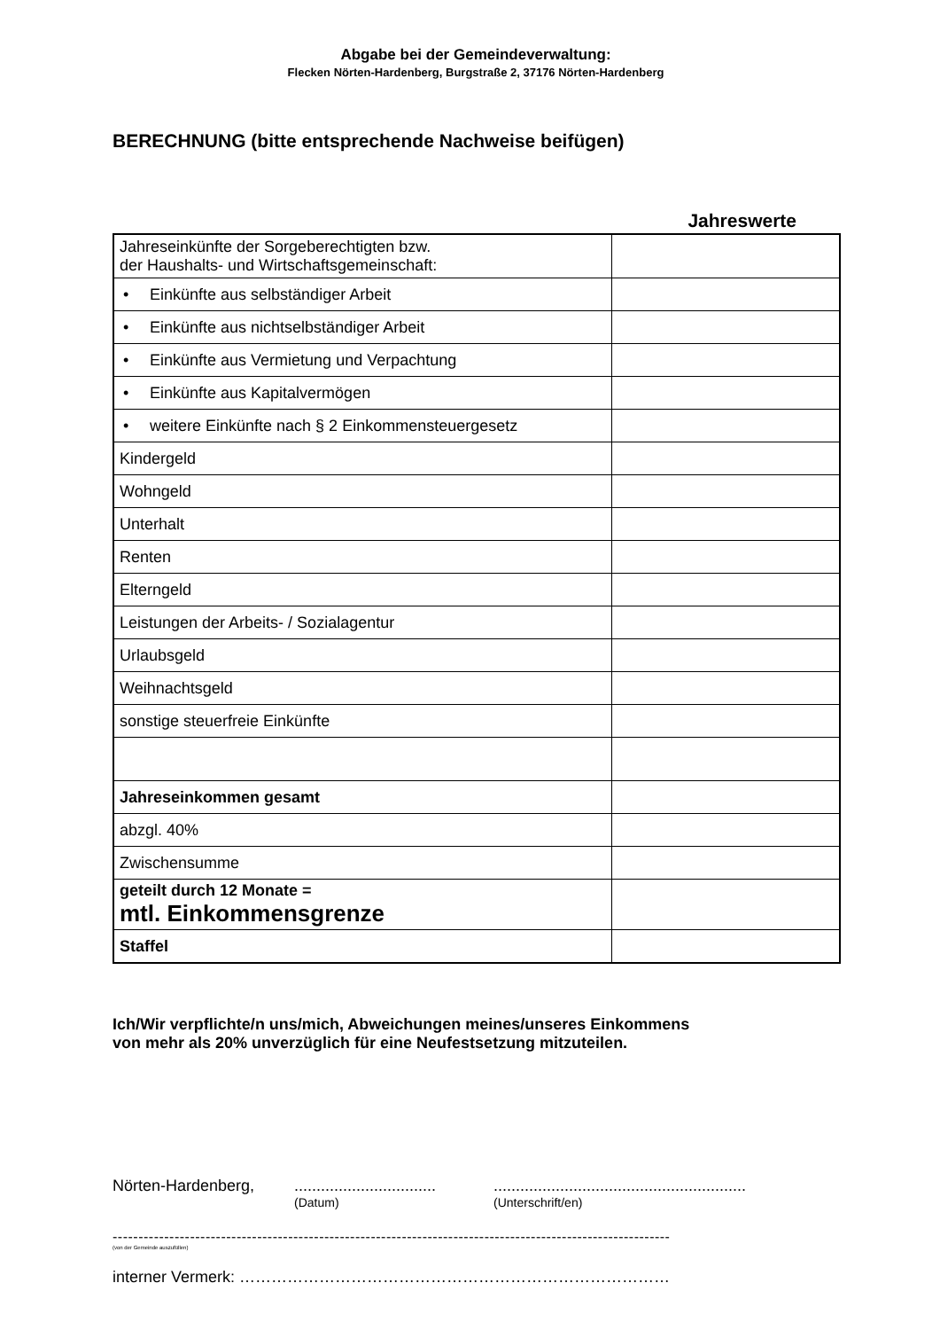Abgabe bei der Gemeindeverwaltung:
Flecken Nörten-Hardenberg, Burgstraße 2, 37176 Nörten-Hardenberg
BERECHNUNG (bitte entsprechende Nachweise beifügen)
Jahreswerte
| Jahreseinkünfte der Sorgeberechtigten bzw. der Haushalts- und Wirtschaftsgemeinschaft: | |
| • Einkünfte aus selbständiger Arbeit | |
| • Einkünfte aus nichtselbständiger Arbeit | |
| • Einkünfte aus Vermietung und Verpachtung | |
| • Einkünfte aus Kapitalvermögen | |
| • weitere Einkünfte nach § 2 Einkommensteuergesetz | |
| Kindergeld | |
| Wohngeld | |
| Unterhalt | |
| Renten | |
| Elterngeld | |
| Leistungen der Arbeits- / Sozialagentur | |
| Urlaubsgeld | |
| Weihnachtsgeld | |
| sonstige steuerfreie Einkünfte | |
| Jahreseinkommen gesamt | |
| abzgl. 40% | |
| Zwischensumme | |
| geteilt durch 12 Monate = mtl. Einkommensgrenze | |
| Staffel | |
Ich/Wir verpflichte/n uns/mich, Abweichungen meines/unseres Einkommens
von mehr als 20% unverzüglich für eine Neufestsetzung mitzuteilen.
Nörten-Hardenberg, ................................
(Datum)
.........................................................
(Unterschrift/en)
------------------------------------------------------------------------------------------------------------
(von der Gemeinde auszufüllen)
interner Vermerk: ………………………………………………………………………